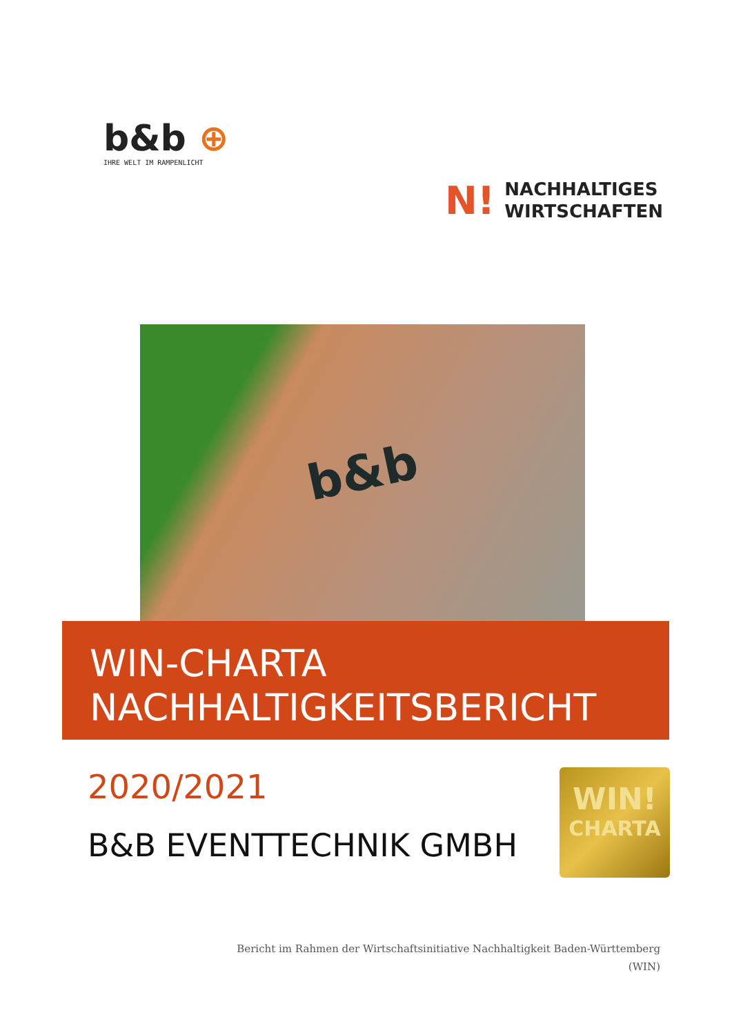b&b ⊕
IHRE WELT IM RAMPENLICHT
N! NACHHALTIGES
WIRTSCHAFTEN
b&b
WIN-CHARTA
NACHHALTIGKEITSBERICHT
2020/2021
B&B EVENTTECHNIK GMBH
WIN!
CHARTA
Bericht im Rahmen der Wirtschaftsinitiative Nachhaltigkeit Baden-Württemberg
(WIN)